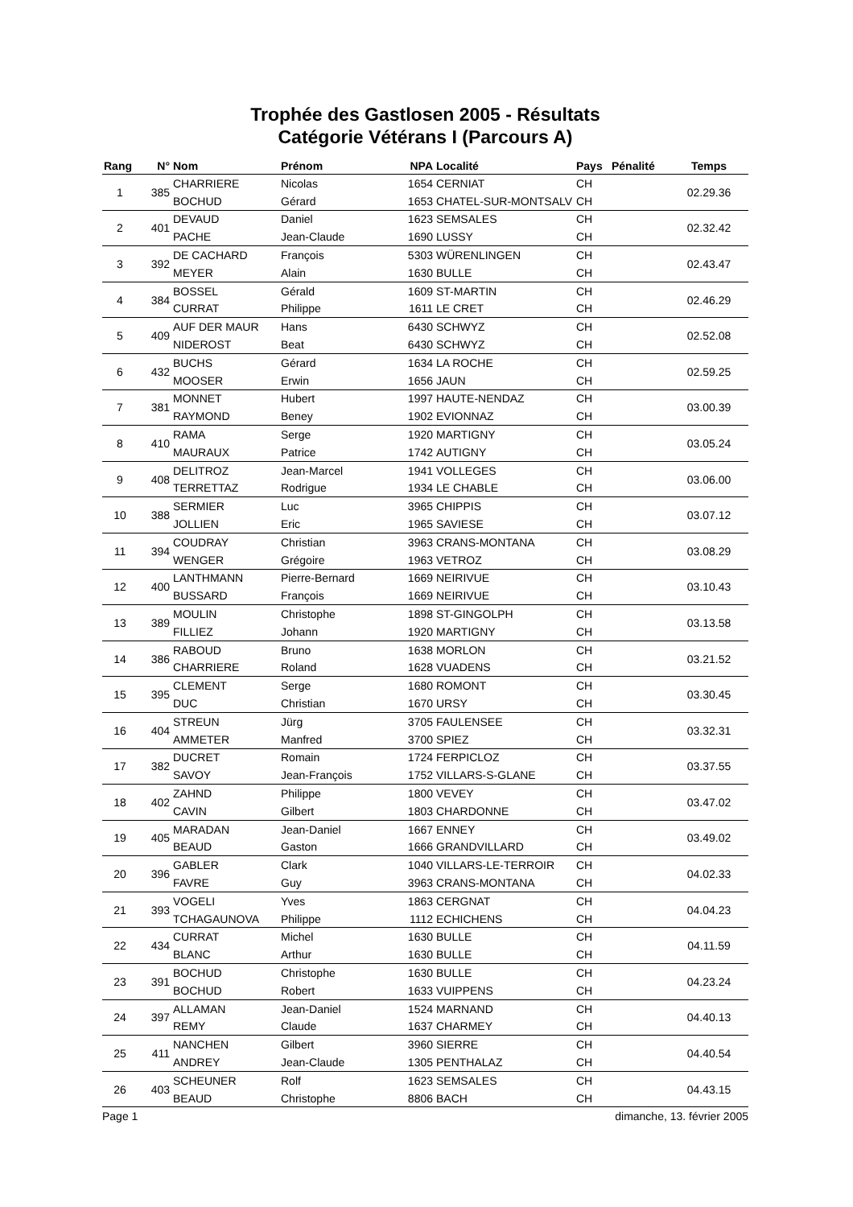Trophée des Gastlosen 2005 - Résultats
Catégorie Vétérans I (Parcours A)
| Rang | N° | Nom | Prénom | NPA | Localité | Pays | Pénalité | Temps |
| --- | --- | --- | --- | --- | --- | --- | --- | --- |
| 1 | 385 | CHARRIERE | Nicolas | 1654 | CERNIAT | CH | | 02.29.36 |
| | | BOCHUD | Gérard | 1653 | CHATEL-SUR-MONTSALV | CH | | |
| 2 | 401 | DEVAUD | Daniel | 1623 | SEMSALES | CH | | 02.32.42 |
| | | PACHE | Jean-Claude | 1690 | LUSSY | CH | | |
| 3 | 392 | DE CACHARD | François | 5303 | WÜRENLINGEN | CH | | 02.43.47 |
| | | MEYER | Alain | 1630 | BULLE | CH | | |
| 4 | 384 | BOSSEL | Gérald | 1609 | ST-MARTIN | CH | | 02.46.29 |
| | | CURRAT | Philippe | 1611 | LE CRET | CH | | |
| 5 | 409 | AUF DER MAUR | Hans | 6430 | SCHWYZ | CH | | 02.52.08 |
| | | NIDEROST | Beat | 6430 | SCHWYZ | CH | | |
| 6 | 432 | BUCHS | Gérard | 1634 | LA ROCHE | CH | | 02.59.25 |
| | | MOOSER | Erwin | 1656 | JAUN | CH | | |
| 7 | 381 | MONNET | Hubert | 1997 | HAUTE-NENDAZ | CH | | 03.00.39 |
| | | RAYMOND | Beney | 1902 | EVIONNAZ | CH | | |
| 8 | 410 | RAMA | Serge | 1920 | MARTIGNY | CH | | 03.05.24 |
| | | MAURAUX | Patrice | 1742 | AUTIGNY | CH | | |
| 9 | 408 | DELITROZ | Jean-Marcel | 1941 | VOLLEGES | CH | | 03.06.00 |
| | | TERRETTAZ | Rodrigue | 1934 | LE CHABLE | CH | | |
| 10 | 388 | SERMIER | Luc | 3965 | CHIPPIS | CH | | 03.07.12 |
| | | JOLLIEN | Eric | 1965 | SAVIESE | CH | | |
| 11 | 394 | COUDRAY | Christian | 3963 | CRANS-MONTANA | CH | | 03.08.29 |
| | | WENGER | Grégoire | 1963 | VETROZ | CH | | |
| 12 | 400 | LANTHMANN | Pierre-Bernard | 1669 | NEIRIVUE | CH | | 03.10.43 |
| | | BUSSARD | François | 1669 | NEIRIVUE | CH | | |
| 13 | 389 | MOULIN | Christophe | 1898 | ST-GINGOLPH | CH | | 03.13.58 |
| | | FILLIEZ | Johann | 1920 | MARTIGNY | CH | | |
| 14 | 386 | RABOUD | Bruno | 1638 | MORLON | CH | | 03.21.52 |
| | | CHARRIERE | Roland | 1628 | VUADENS | CH | | |
| 15 | 395 | CLEMENT | Serge | 1680 | ROMONT | CH | | 03.30.45 |
| | | DUC | Christian | 1670 | URSY | CH | | |
| 16 | 404 | STREUN | Jürg | 3705 | FAULENSEE | CH | | 03.32.31 |
| | | AMMETER | Manfred | 3700 | SPIEZ | CH | | |
| 17 | 382 | DUCRET | Romain | 1724 | FERPICLOZ | CH | | 03.37.55 |
| | | SAVOY | Jean-François | 1752 | VILLARS-S-GLANE | CH | | |
| 18 | 402 | ZAHND | Philippe | 1800 | VEVEY | CH | | 03.47.02 |
| | | CAVIN | Gilbert | 1803 | CHARDONNE | CH | | |
| 19 | 405 | MARADAN | Jean-Daniel | 1667 | ENNEY | CH | | 03.49.02 |
| | | BEAUD | Gaston | 1666 | GRANDVILLARD | CH | | |
| 20 | 396 | GABLER | Clark | 1040 | VILLARS-LE-TERROIR | CH | | 04.02.33 |
| | | FAVRE | Guy | 3963 | CRANS-MONTANA | CH | | |
| 21 | 393 | VOGELI | Yves | 1863 | CERGNAT | CH | | 04.04.23 |
| | | TCHAGAUNOVA | Philippe | 1112 | ECHICHENS | CH | | |
| 22 | 434 | CURRAT | Michel | 1630 | BULLE | CH | | 04.11.59 |
| | | BLANC | Arthur | 1630 | BULLE | CH | | |
| 23 | 391 | BOCHUD | Christophe | 1630 | BULLE | CH | | 04.23.24 |
| | | BOCHUD | Robert | 1633 | VUIPPENS | CH | | |
| 24 | 397 | ALLAMAN | Jean-Daniel | 1524 | MARNAND | CH | | 04.40.13 |
| | | REMY | Claude | 1637 | CHARMEY | CH | | |
| 25 | 411 | NANCHEN | Gilbert | 3960 | SIERRE | CH | | 04.40.54 |
| | | ANDREY | Jean-Claude | 1305 | PENTHALAZ | CH | | |
| 26 | 403 | SCHEUNER | Rolf | 1623 | SEMSALES | CH | | 04.43.15 |
| | | BEAUD | Christophe | 8806 | BACH | CH | | |
Page 1 dimanche, 13. février 2005